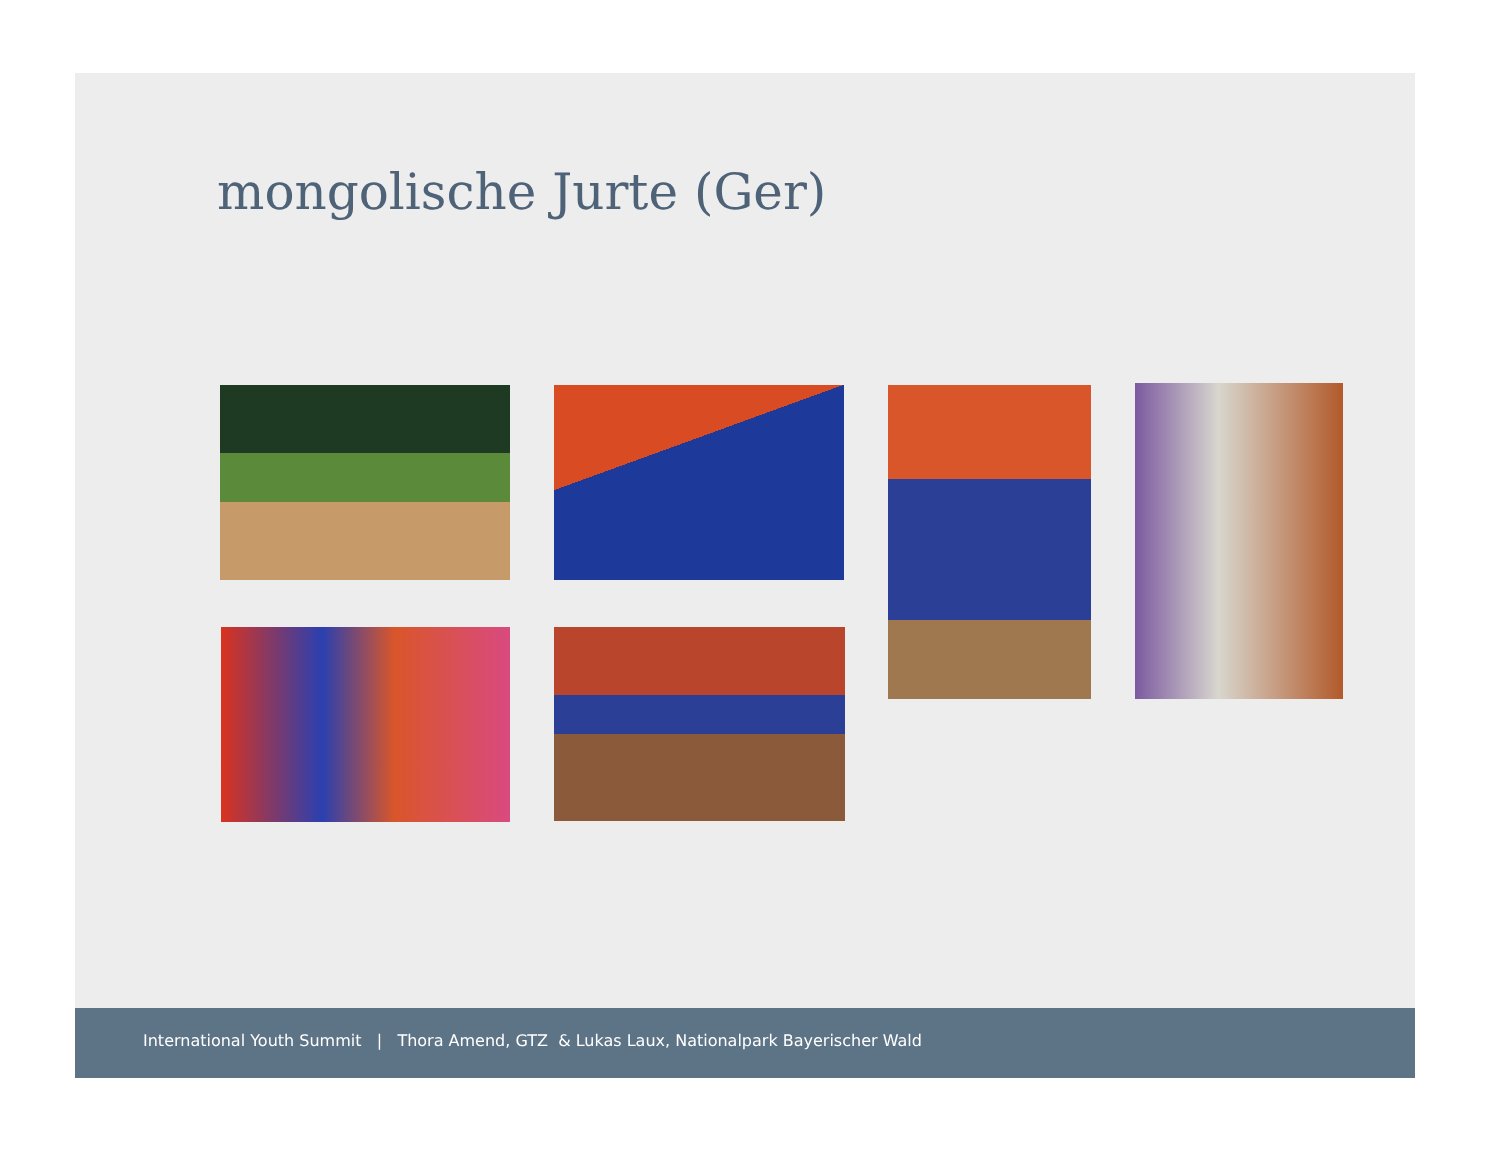mongolische Jurte (Ger)
International Youth Summit | Thora Amend, GTZ & Lukas Laux, Nationalpark Bayerischer Wald